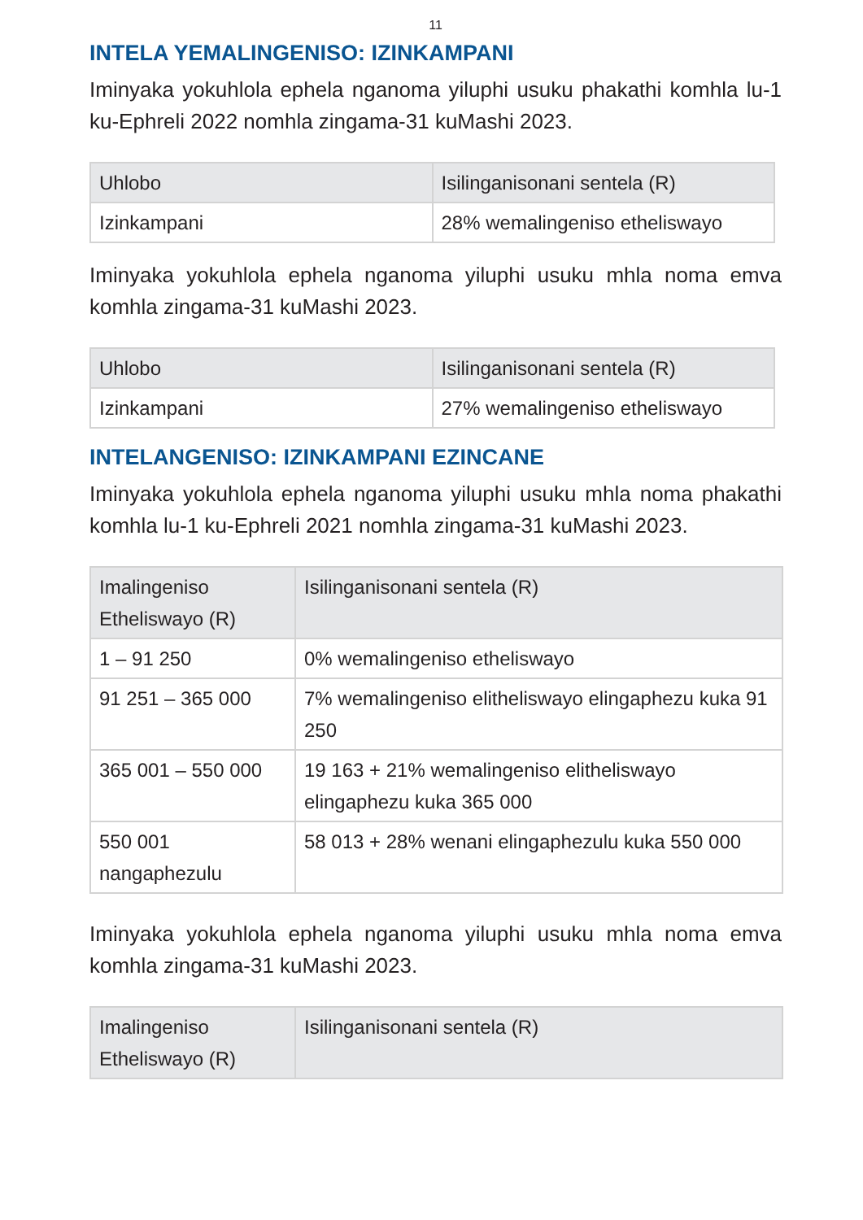11
INTELA YEMALINGENISO: IZINKAMPANI
Iminyaka yokuhlola ephela nganoma yiluphi usuku phakathi komhla lu-1 ku-Ephreli 2022 nomhla zingama-31 kuMashi 2023.
| Uhlobo | Isilinganisonani sentela (R) |
| --- | --- |
| Izinkampani | 28% wemalingeniso etheliswayo |
Iminyaka yokuhlola ephela nganoma yiluphi usuku mhla noma emva komhla zingama-31 kuMashi 2023.
| Uhlobo | Isilinganisonani sentela (R) |
| --- | --- |
| Izinkampani | 27% wemalingeniso etheliswayo |
INTELANGENISO: IZINKAMPANI EZINCANE
Iminyaka yokuhlola ephela nganoma yiluphi usuku mhla noma phakathi komhla lu-1 ku-Ephreli 2021 nomhla zingama-31 kuMashi 2023.
| Imalingeniso Etheliswayo (R) | Isilinganisonani sentela (R) |
| --- | --- |
| 1 – 91 250 | 0% wemalingeniso etheliswayo |
| 91 251 – 365 000 | 7% wemalingeniso elitheliswayo elingaphezu kuka 91 250 |
| 365 001 – 550 000 | 19 163 + 21% wemalingeniso elitheliswayo elingaphezu kuka 365 000 |
| 550 001 nangaphezulu | 58 013 + 28% wenani elingaphezulu kuka 550 000 |
Iminyaka yokuhlola ephela nganoma yiluphi usuku mhla noma emva komhla zingama-31 kuMashi 2023.
| Imalingeniso Etheliswayo (R) | Isilinganisonani sentela (R) |
| --- | --- |